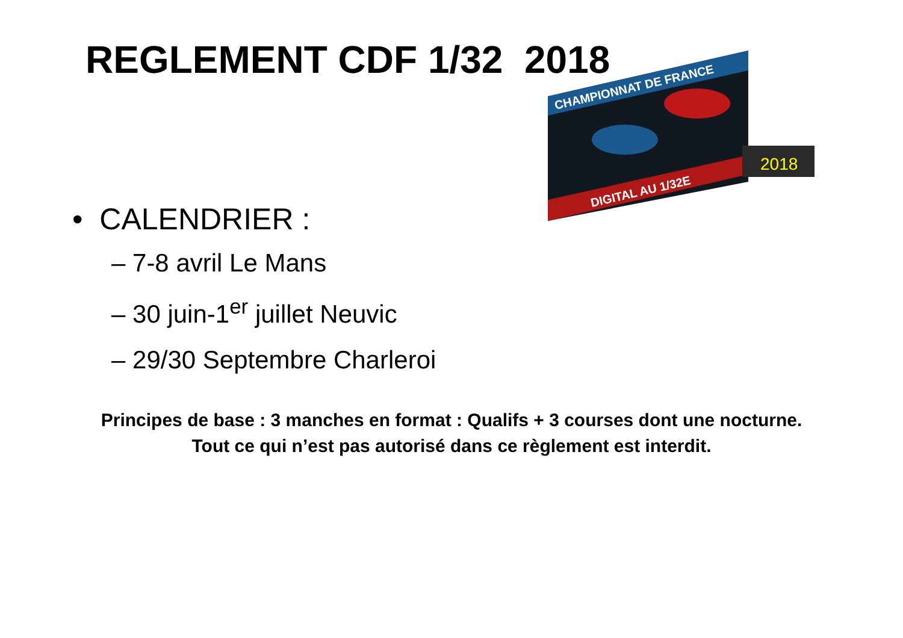REGLEMENT CDF 1/32 2018
CHAMPIONNAT DE FRANCE
DIGITAL AU 1/32E
2018
• CALENDRIER :
– 7-8 avril Le Mans
– 30 juin-1<sup>er</sup> juillet Neuvic
– 29/30 Septembre Charleroi
Principes de base : 3 manches en format : Qualifs + 3 courses dont une nocturne.
Tout ce qui n’est pas autorisé dans ce règlement est interdit.